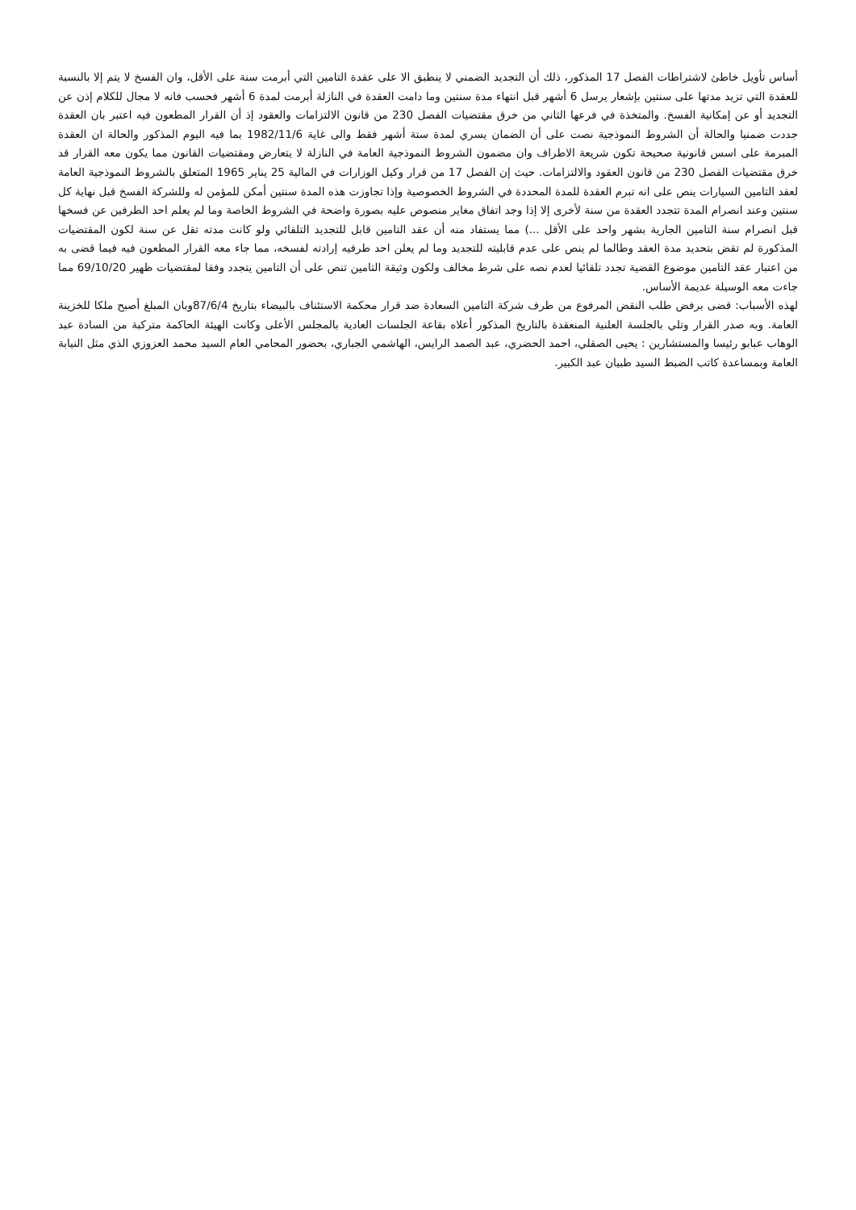أساس تأويل خاطئ لاشتراطات الفصل 17 المذكور، ذلك أن التجديد الضمني لا ينطبق الا على عقدة التامين التي أبرمت سنة على الأقل، وان الفسخ لا يتم إلا بالنسبة للعقدة التي تزيد مدتها على سنتين بإشعار يرسل 6 أشهر قبل انتهاء مدة سنتين وما دامت العقدة في النازلة أبرمت لمدة 6 أشهر فحسب فانه لا مجال للكلام إذن عن التجديد أو عن إمكانية الفسخ. والمتخذة في فرعها الثاني من خرق مقتضيات الفصل 230 من قانون الالتزامات والعقود إذ أن القرار المطعون فيه اعتبر بان العقدة جددت ضمنيا والحالة أن الشروط النموذجية نصت على أن الضمان يسري لمدة ستة أشهر فقط والى غاية 1982/11/6 بما فيه اليوم المذكور والحالة ان العقدة المبرمة على اسس قانونية صحيحة تكون شريعة الاطراف وان مضمون الشروط النموذجية العامة في النازلة لا يتعارض ومقتضيات القانون مما يكون معه القرار قد خرق مقتضيات الفصل 230 من قانون العقود والالتزامات. حيث إن الفصل 17 من قرار وكيل الوزارات في المالية 25 يناير 1965 المتعلق بالشروط النموذجية العامة لعقد التامين السيارات ينص على انه تبرم العقدة للمدة المحددة في الشروط الخصوصية وإذا تجاوزت هذه المدة سنتين أمكن للمؤمن له وللشركة الفسخ قبل نهاية كل سنتين وعند انصرام المدة تتجدد العقدة من سنة لأخرى إلا إذا وجد اتفاق مغاير منصوص عليه بصورة واضحة في الشروط الخاصة وما لم يعلم احد الطرفين عن فسخها قبل انصرام سنة التامين الجارية بشهر واحد على الأقل ...) مما يستفاد منه أن عقد التامين قابل للتجديد التلقائي ولو كانت مدته تقل عن سنة لكون المقتضيات المذكورة لم تقض بتحديد مدة العقد وطالما لم ينص على عدم قابليته للتجديد وما لم يعلن احد طرفيه إرادته لفسخه، مما جاء معه القرار المطعون فيه فيما قضى به من اعتبار عقد التامين موضوع القضية تجدد تلقائيا لعدم نصه على شرط مخالف ولكون وثيقة التامين تنص على أن التامين يتجدد وفقا لمقتضيات ظهير 69/10/20 مما جاءت معه الوسيلة عديمة الأساس.
لهذه الأسباب: قضى برفض طلب النقض المرفوع من طرف شركة التامين السعادة ضد قرار محكمة الاستئناف بالبيضاء بتاريخ 87/6/4وبان المبلغ أصبح ملكا للخزينة العامة. وبه صدر القرار وتلي بالجلسة العلنية المنعقدة بالتاريخ المذكور أعلاه بقاعة الجلسات العادية بالمجلس الأعلى وكانت الهيئة الحاكمة متركبة من السادة عبد الوهاب عبابو رئيسا والمستشارين : يحيى الصقلي، احمد الحضري، عبد الصمد الرايس، الهاشمي الجباري، بحضور المحامي العام السيد محمد العزوزي الذي مثل النيابة العامة وبمساعدة كاتب الضبط السيد طبيان عبد الكبير.